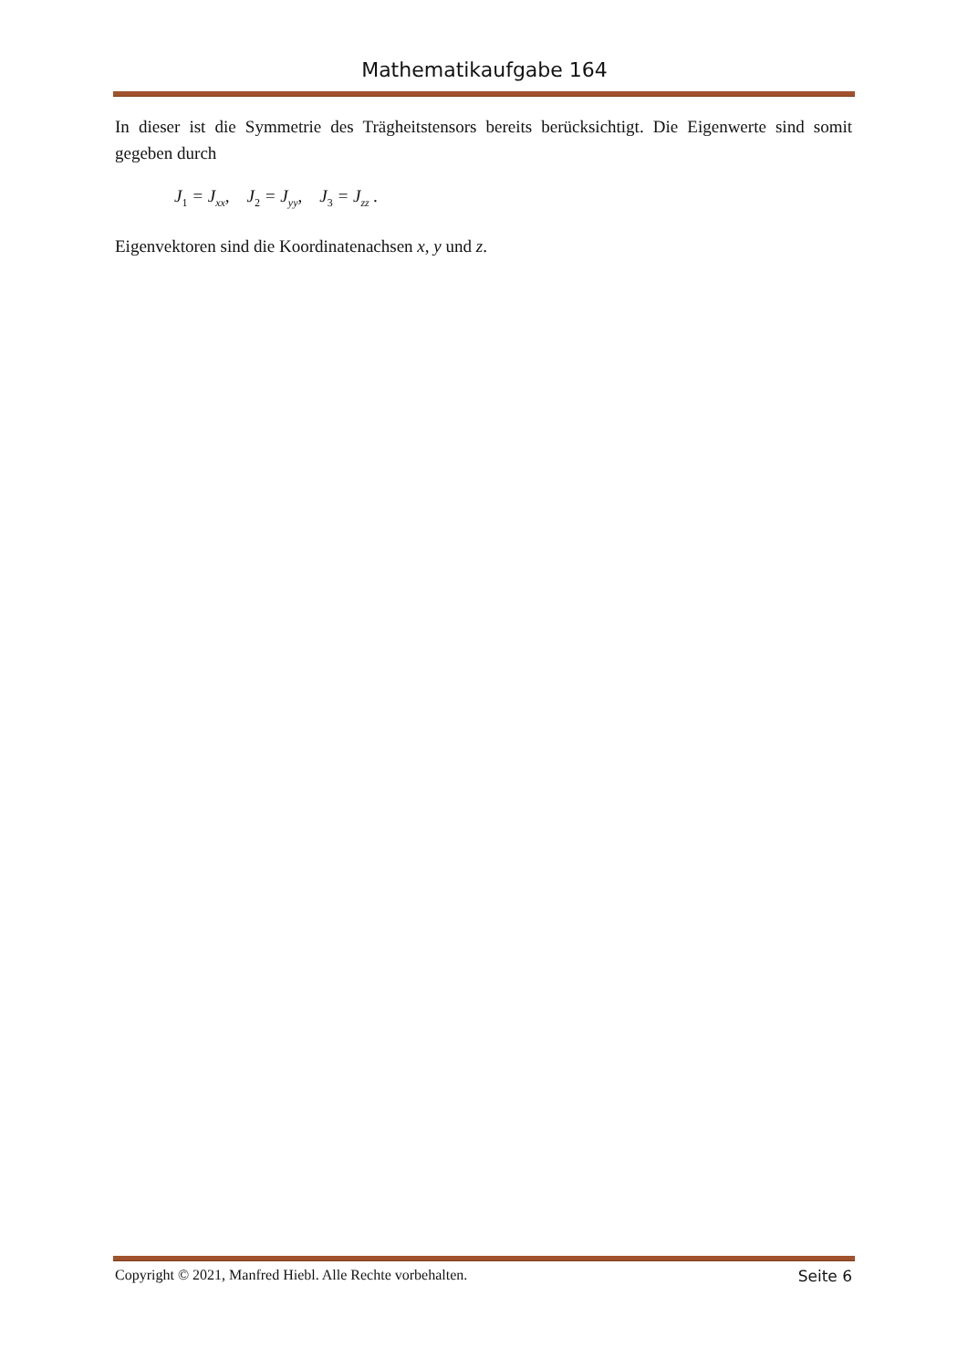Mathematikaufgabe 164
In dieser ist die Symmetrie des Trägheitstensors bereits berücksichtigt. Die Eigenwerte sind somit gegeben durch
J<sub>1</sub> = J<sub>xx</sub>, J<sub>2</sub> = J<sub>yy</sub>, J<sub>3</sub> = J<sub>zz</sub> .
Eigenvektoren sind die Koordinatenachsen x, y und z.
Copyright © 2021, Manfred Hiebl. Alle Rechte vorbehalten. Seite 6